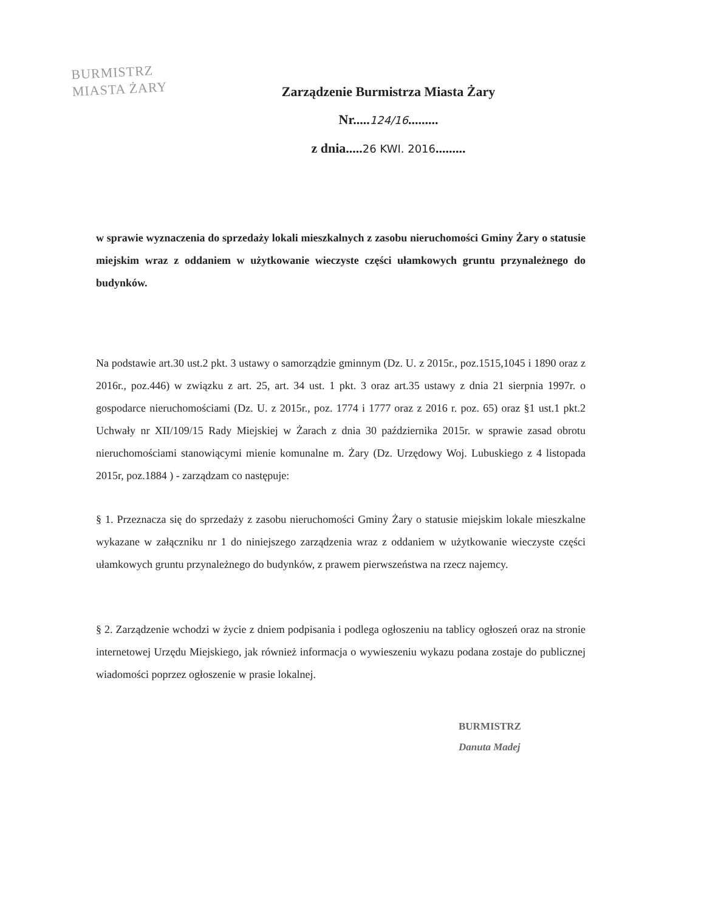BURMISTRZ
MIASTA ŻARY
Zarządzenie Burmistrza Miasta Żary
Nr.....124/16.........
z dnia.....26 KWI. 2016.........
w sprawie wyznaczenia do sprzedaży lokali mieszkalnych z zasobu nieruchomości Gminy Żary o statusie miejskim wraz z oddaniem w użytkowanie wieczyste części ułamkowych gruntu przynależnego do budynków.
Na podstawie art.30 ust.2 pkt. 3 ustawy o samorządzie gminnym (Dz. U. z 2015r., poz.1515,1045 i 1890 oraz z 2016r., poz.446) w związku z art. 25, art. 34 ust. 1 pkt. 3 oraz art.35 ustawy z dnia 21 sierpnia 1997r. o gospodarce nieruchomościami (Dz. U. z 2015r., poz. 1774 i 1777 oraz z 2016 r. poz. 65) oraz §1 ust.1 pkt.2 Uchwały nr XII/109/15 Rady Miejskiej w Żarach z dnia 30 października 2015r. w sprawie zasad obrotu nieruchomościami stanowiącymi mienie komunalne m. Żary (Dz. Urzędowy Woj. Lubuskiego z 4 listopada 2015r, poz.1884 ) - zarządzam co następuje:
§ 1. Przeznacza się do sprzedaży z zasobu nieruchomości Gminy Żary o statusie miejskim lokale mieszkalne wykazane w załączniku nr 1 do niniejszego zarządzenia wraz z oddaniem w użytkowanie wieczyste części ułamkowych gruntu przynależnego do budynków, z prawem pierwszeństwa na rzecz najemcy.
§ 2. Zarządzenie wchodzi w życie z dniem podpisania i podlega ogłoszeniu na tablicy ogłoszeń oraz na stronie internetowej Urzędu Miejskiego, jak również informacja o wywieszeniu wykazu podana zostaje do publicznej wiadomości poprzez ogłoszenie w prasie lokalnej.
BURMISTRZ
Danuta Madej